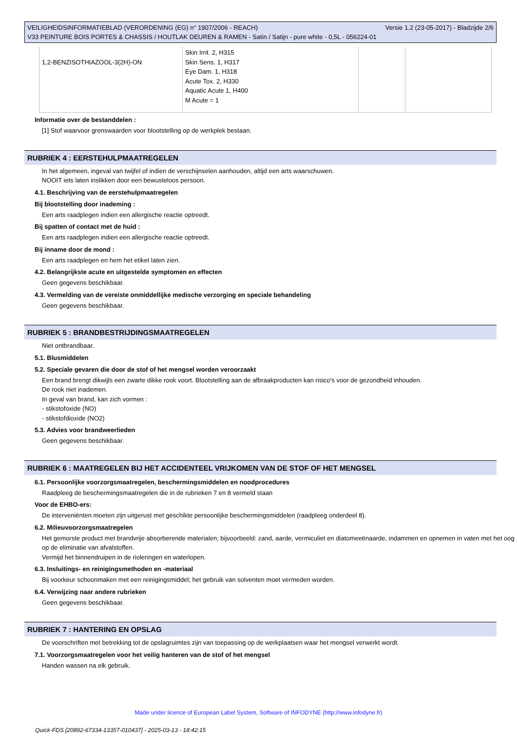VEILIGHEIDSINFORMATIEBLAD (VERORDENING (EG) n° 1907/2006 - REACH) Versie 1.2 (23-05-2017) - Bladzijde 2/6
V33 PEINTURE BOIS PORTES & CHASSIS / HOUTLAK DEUREN & RAMEN - Satin / Satijn - pure white - 0,5L - 056224-01
| 1,2-BENZISOTHIAZOOL-3(2H)-ON | Skin Irrit. 2, H315 Skin Sens. 1, H317 Eye Dam. 1, H318 Acute Tox. 2, H330 Aquatic Acute 1, H400 M Acute = 1 | | |
Informatie over de bestanddelen :
[1] Stof waarvoor grenswaarden voor blootstelling op de werkplek bestaan.
RUBRIEK 4 : EERSTEHULPMAATREGELEN
In het algemeen, ingeval van twijfel of indien de verschijnselen aanhouden, altijd een arts waarschuwen.
NOOIT iets laten inslikken door een bewusteloos persoon.
4.1. Beschrijving van de eerstehulpmaatregelen
Bij blootstelling door inademing :
Een arts raadplegen indien een allergische reactie optreedt.
Bij spatten of contact met de huid :
Een arts raadplegen indien een allergische reactie optreedt.
Bij inname door de mond :
Een arts raadplegen en hem het etiket laten zien.
4.2. Belangrijkste acute en uitgestelde symptomen en effecten
Geen gegevens beschikbaar.
4.3. Vermelding van de vereiste onmiddellijke medische verzorging en speciale behandeling
Geen gegevens beschikbaar.
RUBRIEK 5 : BRANDBESTRIJDINGSMAATREGELEN
Niet ontbrandbaar.
5.1. Blusmiddelen
5.2. Speciale gevaren die door de stof of het mengsel worden veroorzaakt
Een brand brengt dikwijls een zwarte dikke rook voort. Blootstelling aan de afbraakproducten kan risico's voor de gezondheid inhouden.
De rook niet inademen.
In geval van brand, kan zich vormen :
- stikstofoxide (NO)
- stikstofdioxide (NO2)
5.3. Advies voor brandweerlieden
Geen gegevens beschikbaar.
RUBRIEK 6 : MAATREGELEN BIJ HET ACCIDENTEEL VRIJKOMEN VAN DE STOF OF HET MENGSEL
6.1. Persoonlijke voorzorgsmaatregelen, beschermingsmiddelen en noodprocedures
Raadpleeg de beschermingsmaatregelen die in de rubrieken 7 en 8 vermeld staan
Voor de EHBO-ers:
De interveniënten moeten zijn uitgerust met geschikte persoonlijke beschermingsmiddelen (raadpleeg onderdeel 8).
6.2. Milieuvoorzorgsmaatregelen
Het gemorste product met brandvrije absorberende materialen; bijvoorbeeld: zand, aarde, vermiculiet en diatomeeënaarde, indammen en opnemen in vaten met het oog op de eliminatie van afvalstoffen.
Vermijd het binnendruipen in de rioleringen en waterlopen.
6.3. Insluitings- en reinigingsmethoden en -materiaal
Bij voorkeur schoonmaken met een reinigingsmiddel; het gebruik van solventen moet vermeden worden.
6.4. Verwijzing naar andere rubrieken
Geen gegevens beschikbaar.
RUBRIEK 7 : HANTERING EN OPSLAG
De voorschriften met betrekking tot de opslagruimtes zijn van toepassing op de werkplaatsen waar het mengsel verwerkt wordt.
7.1. Voorzorgsmaatregelen voor het veilig hanteren van de stof of het mengsel
Handen wassen na elk gebruik.
Made under licence of European Label System, Software of INFODYNE (http://www.infodyne.fr)
Quick-FDS [20892-67334-13357-010437] - 2025-03-13 - 18:42:15